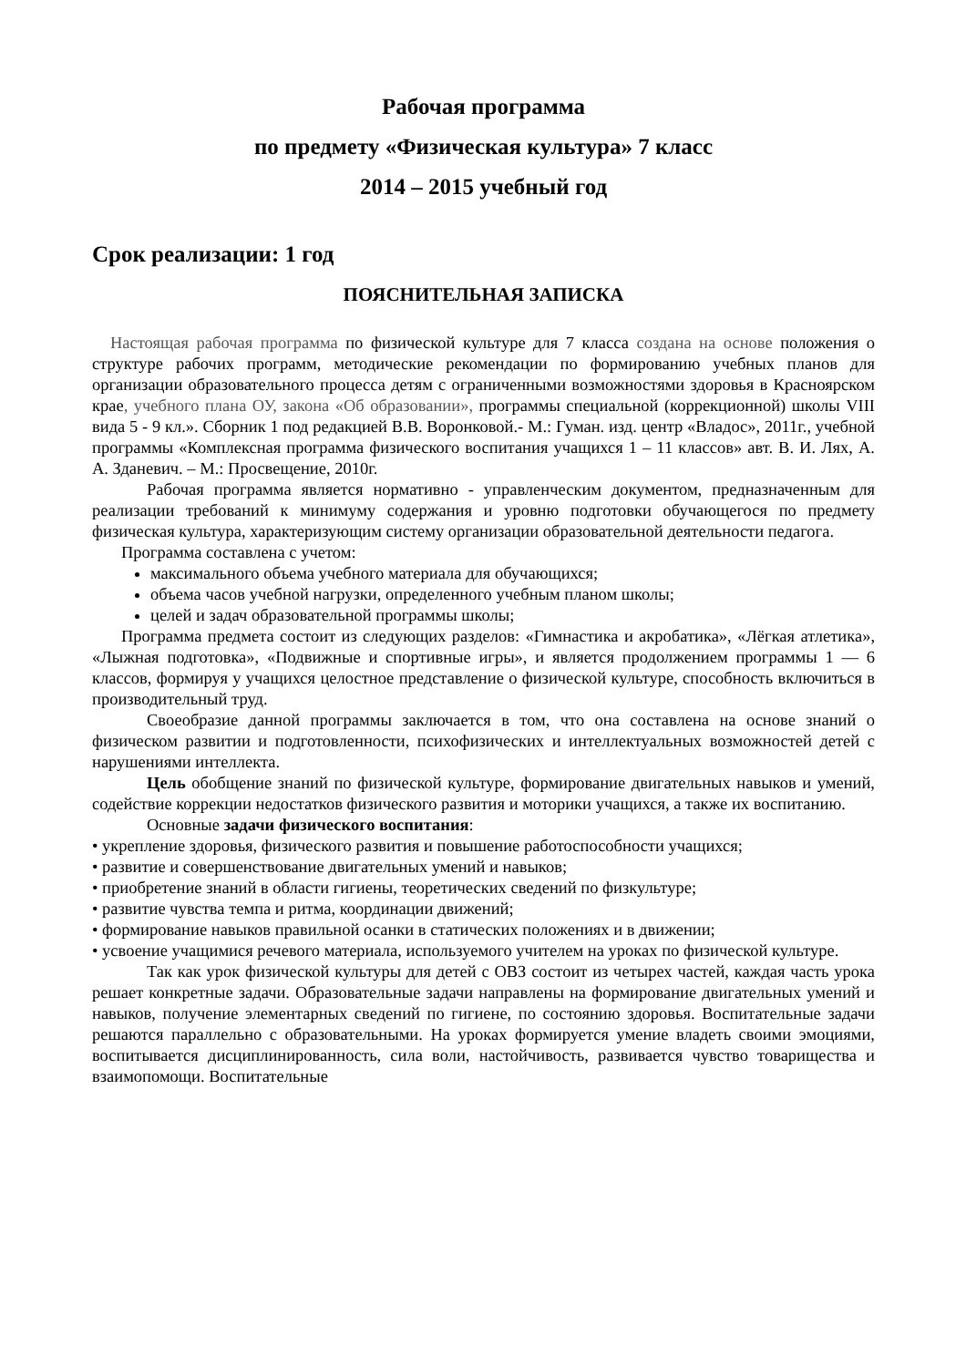Рабочая программа
по предмету «Физическая культура» 7 класс
2014 – 2015 учебный год
Срок реализации: 1 год
ПОЯСНИТЕЛЬНАЯ ЗАПИСКА
Настоящая рабочая программа по физической культуре для 7 класса создана на основе положения о структуре рабочих программ, методические рекомендации по формированию учебных планов для организации образовательного процесса детям с ограниченными возможностями здоровья в Красноярском крае, учебного плана ОУ, закона «Об образовании», программы специальной (коррекционной) школы VIII вида 5 - 9 кл.». Сборник 1 под редакцией В.В. Воронковой.- М.: Гуман. изд. центр «Владос», 2011г., учебной программы «Комплексная программа физического воспитания учащихся 1 – 11 классов» авт. В. И. Лях, А. А. Зданевич. – М.: Просвещение, 2010г.
Рабочая программа является нормативно - управленческим документом, предназначенным для реализации требований к минимуму содержания и уровню подготовки обучающегося по предмету физическая культура, характеризующим систему организации образовательной деятельности педагога.
Программа составлена с учетом:
максимального объема учебного материала для обучающихся;
объема часов учебной нагрузки, определенного учебным планом школы;
целей и задач образовательной программы школы;
Программа предмета состоит из следующих разделов: «Гимнастика и акробатика», «Лёгкая атлетика», «Лыжная подготовка», «Подвижные и спортивные игры», и является продолжением программы 1 — 6 классов, формируя у учащихся целостное представление о физической культуре, способность включиться в производительный труд.
Своеобразие данной программы заключается в том, что она составлена на основе знаний о физическом развитии и подготовленности, психофизических и интеллектуальных возможностей детей с нарушениями интеллекта.
Цель обобщение знаний по физической культуре, формирование двигательных навыков и умений, содействие коррекции недостатков физического развития и моторики учащихся, а также их воспитанию.
Основные задачи физического воспитания:
• укрепление здоровья, физического развития и повышение работоспособности учащихся;
• развитие и совершенствование двигательных умений и навыков;
• приобретение знаний в области гигиены, теоретических сведений по физкультуре;
• развитие чувства темпа и ритма, координации движений;
• формирование навыков правильной осанки в статических положениях и в движении;
• усвоение учащимися речевого материала, используемого учителем на уроках по физической культуре.
Так как урок физической культуры для детей с ОВЗ состоит из четырех частей, каждая часть урока решает конкретные задачи. Образовательные задачи направлены на формирование двигательных умений и навыков, получение элементарных сведений по гигиене, по состоянию здоровья. Воспитательные задачи решаются параллельно с образовательными. На уроках формируется умение владеть своими эмоциями, воспитывается дисциплинированность, сила воли, настойчивость, развивается чувство товарищества и взаимопомощи. Воспитательные